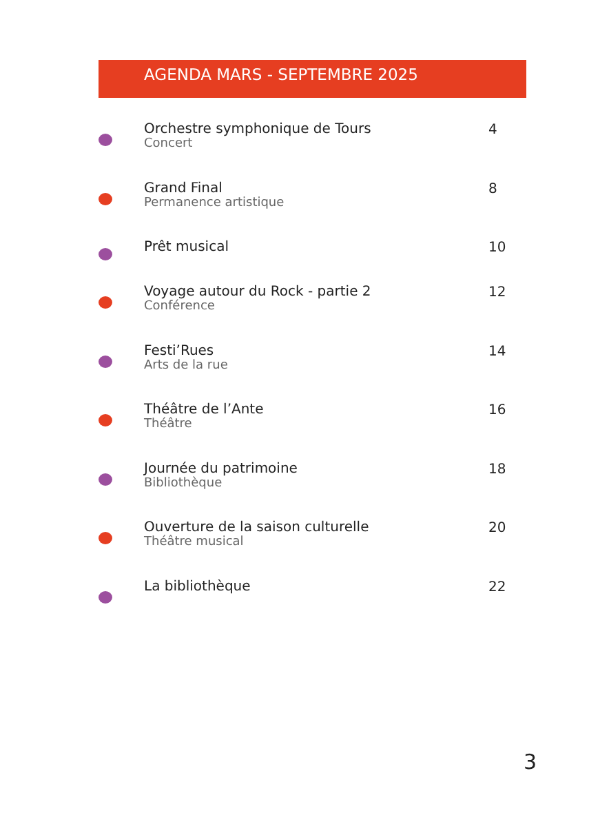AGENDA MARS - SEPTEMBRE 2025
Orchestre symphonique de Tours
Concert
4
Grand Final
Permanence artistique
8
Prêt musical
10
Voyage autour du Rock - partie 2
Conférence
12
Festi’Rues
Arts de la rue
14
Théâtre de l’Ante
Théâtre
16
Journée du patrimoine
Bibliothèque
18
Ouverture de la saison culturelle
Théâtre musical
20
La bibliothèque
22
3